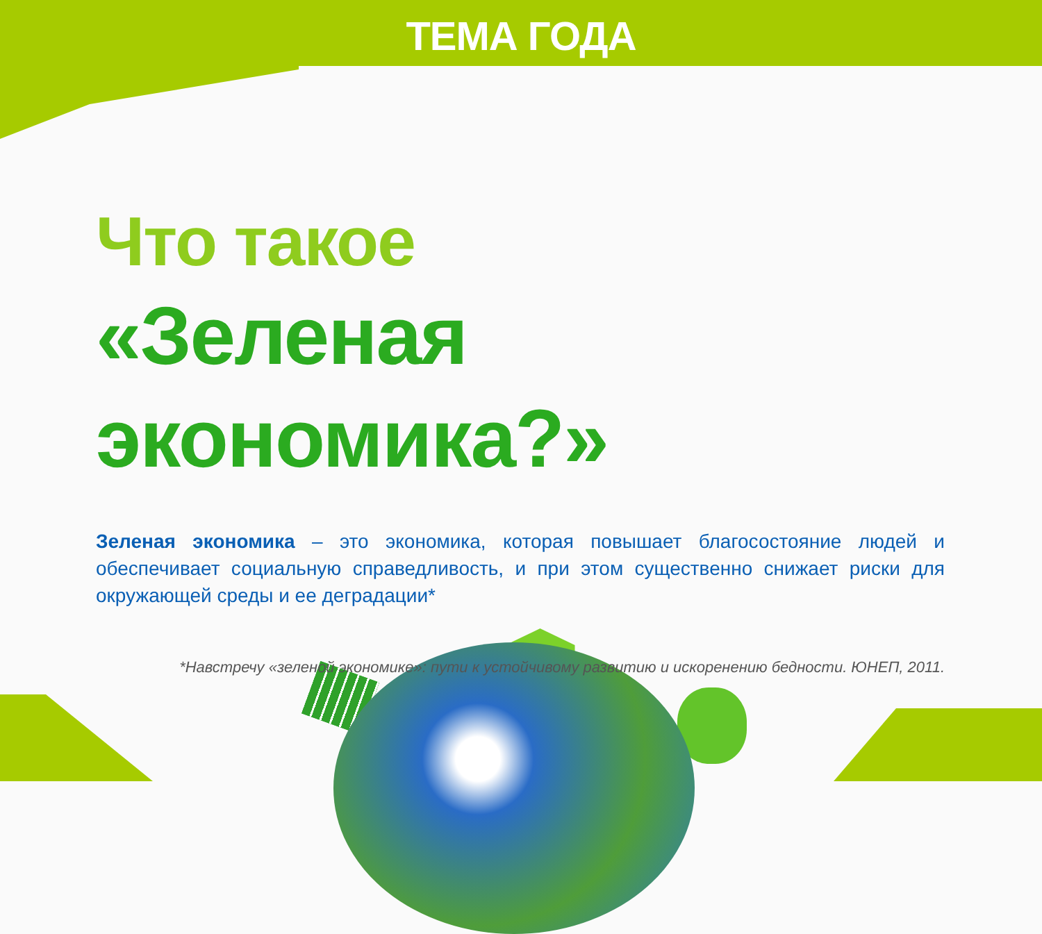ТЕМА ГОДА
Что такое
«Зеленая экономика?»
Зеленая экономика – это экономика, которая повышает благосостояние людей и обеспечивает социальную справедливость, и при этом существенно снижает риски для окружающей среды и ее деградации*
*Навстречу «зеленой экономике»: пути к устойчивому развитию и искоренению бедности. ЮНЕП, 2011.